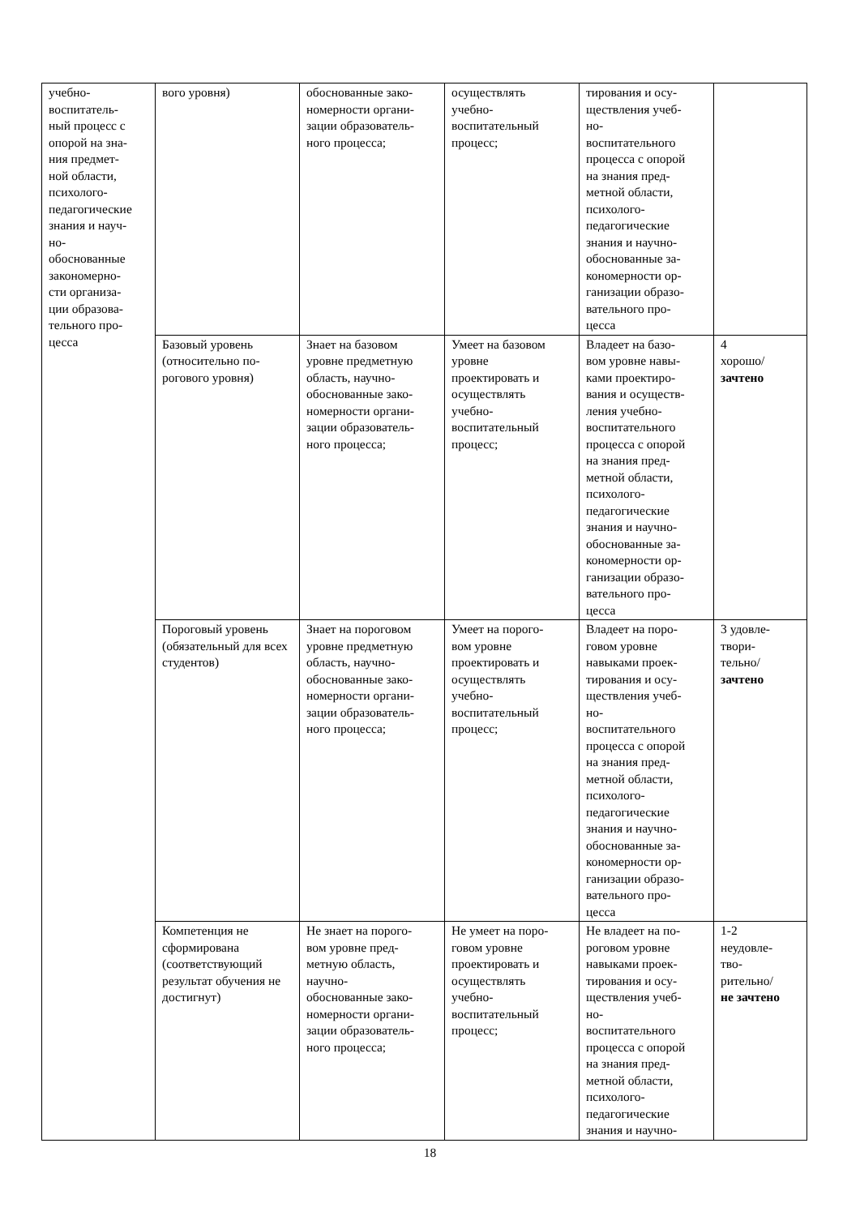| учебно- воспитатель- ный процесс с опорой на зна- ния предмет- ной области, психолого- педагогические знания и науч- но- обоснованные закономерно- сти организа- ции образова- тельного про- цесса | вого уровня) | обоснованные зако- номерности органи- зации образователь- ного процесса; | осуществлять учебно- воспитательный процесс; | тирования и осу- ществления учеб- но- воспитательного процесса с опорой на знания пред- метной области, психолого- педагогические знания и научно- обоснованные за- кономерности ор- ганизации образо- вательного про- цесса | |
| | Базовый уровень (относительно по-рогового уровня) | Знает на базовом уровне предметную область, научно- обоснованные зако- номерности органи- зации образователь- ного процесса; | Умеет на базовом уровне проектировать и осуществлять учебно- воспитательный процесс; | Владеет на базо- вом уровне навы- ками проектиро- вания и осуществ- ления учебно- воспитательного процесса с опорой на знания пред- метной области, психолого- педагогические знания и научно- обоснованные за- кономерности ор- ганизации образо- вательного про- цесса | 4 хорошо/ зачтено |
| | Пороговый уровень (обязательный для всех студентов) | Знает на пороговом уровне предметную область, научно- обоснованные зако- номерности органи- зации образователь- ного процесса; | Умеет на порого- вом уровне проектировать и осуществлять учебно- воспитательный процесс; | Владеет на поро- говом уровне навыками проек- тирования и осу- ществления учеб- но- воспитательного процесса с опорой на знания пред- метной области, психолого- педагогические знания и научно- обоснованные за- кономерности ор- ганизации образо- вательного про- цесса | 3 удовле- твори- тельно/ зачтено |
| | Компетенция не сформирована (соответствующий результат обучения не достигнут) | Не знает на порого- вом уровне пред- метную область, научно- обоснованные зако- номерности органи- зации образователь- ного процесса; | Не умеет на поро- говом уровне проектировать и осуществлять учебно- воспитательный процесс; | Не владеет на по- роговом уровне навыками проек- тирования и осу- ществления учеб- но- воспитательного процесса с опорой на знания пред- метной области, психолого- педагогические знания и научно- | 1-2 неудовле- тво- рительно/ не зачтено |
18